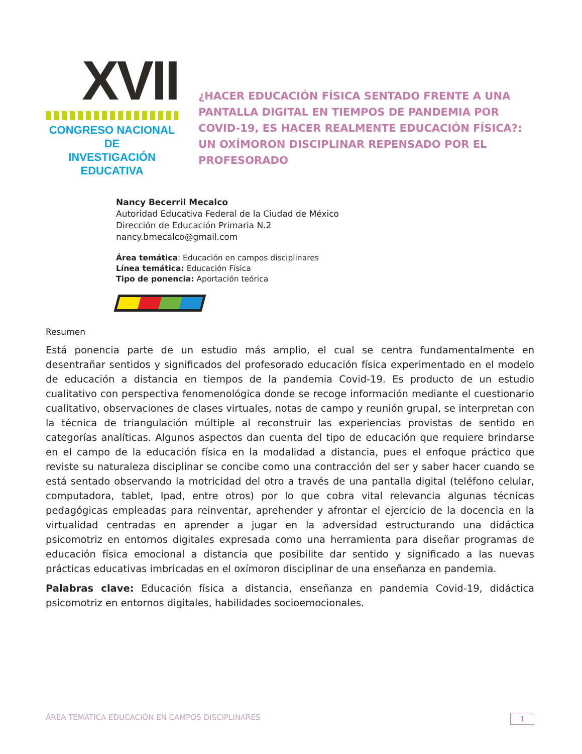XVII
CONGRESO NACIONAL DE
INVESTIGACIÓN EDUCATIVA
¿HACER EDUCACIÓN FÍSICA SENTADO FRENTE A UNA PANTALLA DIGITAL EN TIEMPOS DE PANDEMIA POR COVID-19, ES HACER REALMENTE EDUCACIÓN FÍSICA?: UN OXÍMORON DISCIPLINAR REPENSADO POR EL PROFESORADO
Nancy Becerril Mecalco
Autoridad Educativa Federal de la Ciudad de México
Dirección de Educación Primaria N.2
nancy.bmecalco@gmail.com
Área temática: Educación en campos disciplinares
Línea temática: Educación Física
Tipo de ponencia: Aportación teórica
Resumen
Está ponencia parte de un estudio más amplio, el cual se centra fundamentalmente en desentrañar sentidos y significados del profesorado educación física experimentado en el modelo de educación a distancia en tiempos de la pandemia Covid-19. Es producto de un estudio cualitativo con perspectiva fenomenológica donde se recoge información mediante el cuestionario cualitativo, observaciones de clases virtuales, notas de campo y reunión grupal, se interpretan con la técnica de triangulación múltiple al reconstruir las experiencias provistas de sentido en categorías analíticas. Algunos aspectos dan cuenta del tipo de educación que requiere brindarse en el campo de la educación física en la modalidad a distancia, pues el enfoque práctico que reviste su naturaleza disciplinar se concibe como una contracción del ser y saber hacer cuando se está sentado observando la motricidad del otro a través de una pantalla digital (teléfono celular, computadora, tablet, Ipad, entre otros) por lo que cobra vital relevancia algunas técnicas pedagógicas empleadas para reinventar, aprehender y afrontar el ejercicio de la docencia en la virtualidad centradas en aprender a jugar en la adversidad estructurando una didáctica psicomotriz en entornos digitales expresada como una herramienta para diseñar programas de educación física emocional a distancia que posibilite dar sentido y significado a las nuevas prácticas educativas imbricadas en el oxímoron disciplinar de una enseñanza en pandemia.
Palabras clave: Educación física a distancia, enseñanza en pandemia Covid-19, didáctica psicomotriz en entornos digitales, habilidades socioemocionales.
ÁREA TEMÁTICA EDUCACIÓN EN CAMPOS DISCIPLINARES 1